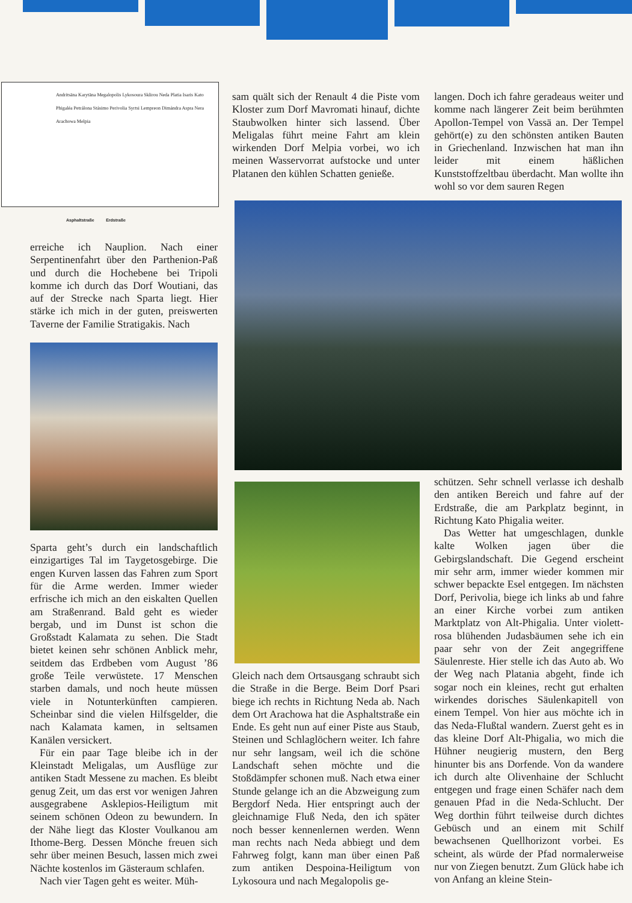Andritsäna Karytäna Megalopolis Lykosoura Sklirou Neda Platia Isaris Kato Phigaléa Petrálona Stásimo Perivolia Syrtsi Lempreon Dimándra Aspra Nera Arachowa Melpia
Asphaltstraße Erdstraße
sam quält sich der Renault 4 die Piste vom Kloster zum Dorf Mavromati hinauf, dichte Staubwolken hinter sich lassend. Über Meligalas führt meine Fahrt am klein wirkenden Dorf Melpia vorbei, wo ich meinen Wasservorrat aufstocke und unter Platanen den kühlen Schatten genieße.
langen. Doch ich fahre geradeaus weiter und komme nach längerer Zeit beim berühmten Apollon-Tempel von Vassä an. Der Tempel gehört(e) zu den schönsten antiken Bauten in Griechenland. Inzwischen hat man ihn leider mit einem häßlichen Kunststoffzeltbau überdacht. Man wollte ihn wohl so vor dem sauren Regen
erreiche ich Nauplion. Nach einer Serpentinenfahrt über den Parthenion-Paß und durch die Hochebene bei Tripoli komme ich durch das Dorf Woutiani, das auf der Strecke nach Sparta liegt. Hier stärke ich mich in der guten, preiswerten Taverne der Familie Stratigakis. Nach
Sparta geht’s durch ein landschaftlich einzigartiges Tal im Taygetosgebirge. Die engen Kurven lassen das Fahren zum Sport für die Arme werden. Immer wieder erfrische ich mich an den eiskalten Quellen am Straßenrand. Bald geht es wieder bergab, und im Dunst ist schon die Großstadt Kalamata zu sehen. Die Stadt bietet keinen sehr schönen Anblick mehr, seitdem das Erdbeben vom August ’86 große Teile verwüstete. 17 Menschen starben damals, und noch heute müssen viele in Notunterkünften campieren. Scheinbar sind die vielen Hilfsgelder, die nach Kalamata kamen, in seltsamen Kanälen versickert.
Für ein paar Tage bleibe ich in der Kleinstadt Meligalas, um Ausflüge zur antiken Stadt Messene zu machen. Es bleibt genug Zeit, um das erst vor wenigen Jahren ausgegrabene Asklepios-Heiligtum mit seinem schönen Odeon zu bewundern. In der Nähe liegt das Kloster Voulkanou am Ithome-Berg. Dessen Mönche freuen sich sehr über meinen Besuch, lassen mich zwei Nächte kostenlos im Gästeraum schlafen.
Nach vier Tagen geht es weiter. Müh-
Gleich nach dem Ortsausgang schraubt sich die Straße in die Berge. Beim Dorf Psari biege ich rechts in Richtung Neda ab. Nach dem Ort Arachowa hat die Asphaltstraße ein Ende. Es geht nun auf einer Piste aus Staub, Steinen und Schlaglöchern weiter. Ich fahre nur sehr langsam, weil ich die schöne Landschaft sehen möchte und die Stoßdämpfer schonen muß. Nach etwa einer Stunde gelange ich an die Abzweigung zum Bergdorf Neda. Hier entspringt auch der gleichnamige Fluß Neda, den ich später noch besser kennenlernen werden. Wenn man rechts nach Neda abbiegt und dem Fahrweg folgt, kann man über einen Paß zum antiken Despoina-Heiligtum von Lykosoura und nach Megalopolis ge-
schützen. Sehr schnell verlasse ich deshalb den antiken Bereich und fahre auf der Erdstraße, die am Parkplatz beginnt, in Richtung Kato Phigalia weiter.
Das Wetter hat umgeschlagen, dunkle kalte Wolken jagen über die Gebirgslandschaft. Die Gegend erscheint mir sehr arm, immer wieder kommen mir schwer bepackte Esel entgegen. Im nächsten Dorf, Perivolia, biege ich links ab und fahre an einer Kirche vorbei zum antiken Marktplatz von Alt-Phigalia. Unter violett-rosa blühenden Judasbäumen sehe ich ein paar sehr von der Zeit angegriffene Säulenreste. Hier stelle ich das Auto ab. Wo der Weg nach Platania abgeht, finde ich sogar noch ein kleines, recht gut erhalten wirkendes dorisches Säulenkapitell von einem Tempel. Von hier aus möchte ich in das Neda-Flußtal wandern. Zuerst geht es in das kleine Dorf Alt-Phigalia, wo mich die Hühner neugierig mustern, den Berg hinunter bis ans Dorfende. Von da wandere ich durch alte Olivenhaine der Schlucht entgegen und frage einen Schäfer nach dem genauen Pfad in die Neda-Schlucht. Der Weg dorthin führt teilweise durch dichtes Gebüsch und an einem mit Schilf bewachsenen Quellhorizont vorbei. Es scheint, als würde der Pfad normalerweise nur von Ziegen benutzt. Zum Glück habe ich von Anfang an kleine Stein-